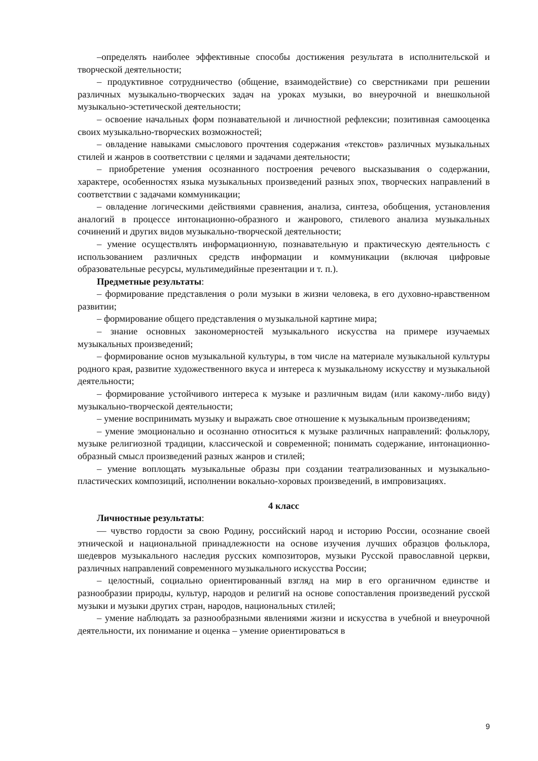–определять наиболее эффективные способы достижения результата в исполнительской и творческой деятельности;
– продуктивное сотрудничество (общение, взаимодействие) со сверстниками при решении различных музыкально-творческих задач на уроках музыки, во внеурочной и внешкольной музыкально-эстетической деятельности;
– освоение начальных форм познавательной и личностной рефлексии; позитивная самооценка своих музыкально-творческих возможностей;
– овладение навыками смыслового прочтения содержания «текстов» различных музыкальных стилей и жанров в соответствии с целями и задачами деятельности;
– приобретение умения осознанного построения речевого высказывания о содержании, характере, особенностях языка музыкальных произведений разных эпох, творческих направлений в соответствии с задачами коммуникации;
– овладение логическими действиями сравнения, анализа, синтеза, обобщения, установления аналогий в процессе интонационно-образного и жанрового, стилевого анализа музыкальных сочинений и других видов музыкально-творческой деятельности;
– умение осуществлять информационную, познавательную и практическую деятельность с использованием различных средств информации и коммуникации (включая цифровые образовательные ресурсы, мультимедийные презентации и т. п.).
Предметные результаты:
– формирование представления о роли музыки в жизни человека, в его духовно-нравственном развитии;
– формирование общего представления о музыкальной картине мира;
– знание основных закономерностей музыкального искусства на примере изучаемых музыкальных произведений;
– формирование основ музыкальной культуры, в том числе на материале музыкальной культуры родного края, развитие художественного вкуса и интереса к музыкальному искусству и музыкальной деятельности;
– формирование устойчивого интереса к музыке и различным видам (или какому-либо виду) музыкально-творческой деятельности;
– умение воспринимать музыку и выражать свое отношение к музыкальным произведениям;
– умение эмоционально и осознанно относиться к музыке различных направлений: фольклору, музыке религиозной традиции, классической и современной; понимать содержание, интонационно-образный смысл произведений разных жанров и стилей;
– умение воплощать музыкальные образы при создании театрализованных и музыкально-пластических композиций, исполнении вокально-хоровых произведений, в импровизациях.
4 класс
Личностные результаты:
— чувство гордости за свою Родину, российский народ и историю России, осознание своей этнической и национальной принадлежности на основе изучения лучших образцов фольклора, шедевров музыкального наследия русских композиторов, музыки Русской православной церкви, различных направлений современного музыкального искусства России;
– целостный, социально ориентированный взгляд на мир в его органичном единстве и разнообразии природы, культур, народов и религий на основе сопоставления произведений русской музыки и музыки других стран, народов, национальных стилей;
– умение наблюдать за разнообразными явлениями жизни и искусства в учебной и внеурочной деятельности, их понимание и оценка – умение ориентироваться в
9